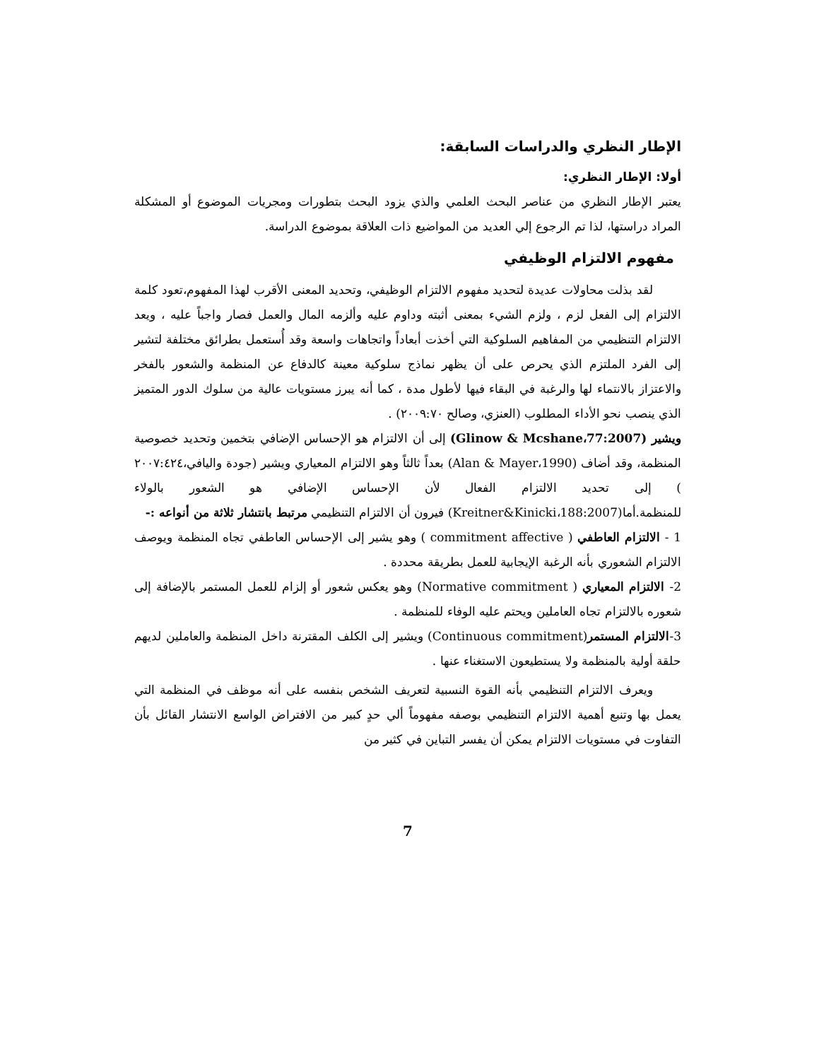الإطار النظري والدراسات السابقة:
أولا: الإطار النظري:
يعتبر الإطار النظري من عناصر البحث العلمي والذي يزود البحث بتطورات ومجريات الموضوع أو المشكلة المراد دراستها، لذا تم الرجوع إلي العديد من المواضيع ذات العلاقة بموضوع الدراسة.
مفهوم الالتزام الوظيفي
لقد بذلت محاولات عديدة لتحديد مفهوم الالتزام الوظيفي، وتحديد المعنى الأقرب لهذا المفهوم،تعود كلمة الالتزام إلى الفعل لزم ، ولزم الشيء بمعنى أثبته وداوم عليه وألزمه المال والعمل فصار واجباً عليه ، ويعد الالتزام التنظيمي من المفاهيم السلوكية التي أخذت أبعاداً واتجاهات واسعة وقد أُستعمل بطرائق مختلفة لتشير إلى الفرد الملتزم الذي يحرص على أن يظهر نماذج سلوكية معينة كالدفاع عن المنظمة والشعور بالفخر والاعتزاز بالانتماء لها والرغبة في البقاء فيها لأطول مدة ، كما أنه يبرز مستويات عالية من سلوك الدور المتميز الذي ينصب نحو الأداء المطلوب (العنزي، وصالح ٢٠٠٩:٧٠) .
ويشير (Glinow & Mcshane،77:2007) إلى أن الالتزام هو الإحساس الإضافي بتخمين وتحديد خصوصية المنظمة، وقد أضاف (Alan & Mayer،1990) بعداً ثالثاً وهو الالتزام المعياري ويشير (جودة واليافي،٢٠٠٧:٤٢٤ ) إلى تحديد الالتزام الفعال لأن الإحساس الإضافي هو الشعور بالولاء للمنظمة.أما(Kreitner&Kinicki،188:2007) فيرون أن الالتزام التنظيمي مرتبط بانتشار ثلاثة من أنواعه :-
1 - الالتزام العاطفي ( commitment affective ) وهو يشير إلى الإحساس العاطفي تجاه المنظمة ويوصف الالتزام الشعوري بأنه الرغبة الإيجابية للعمل بطريقة محددة .
2- الالتزام المعياري ( Normative commitment) وهو يعكس شعور أو إلزام للعمل المستمر بالإضافة إلى شعوره بالالتزام تجاه العاملين ويحتم عليه الوفاء للمنظمة .
3-الالتزام المستمر(Continuous commitment) ويشير إلى الكلف المقترنة داخل المنظمة والعاملين لديهم حلقة أولية بالمنظمة ولا يستطيعون الاستغناء عنها .
ويعرف الالتزام التنظيمي بأنه القوة النسبية لتعريف الشخص بنفسه على أنه موظف في المنظمة التي يعمل بها وتنبع أهمية الالتزام التنظيمي بوصفه مفهوماً ألي حدٍ كبير من الافتراض الواسع الانتشار القائل بأن التفاوت في مستويات الالتزام يمكن أن يفسر التباين في كثير من
7